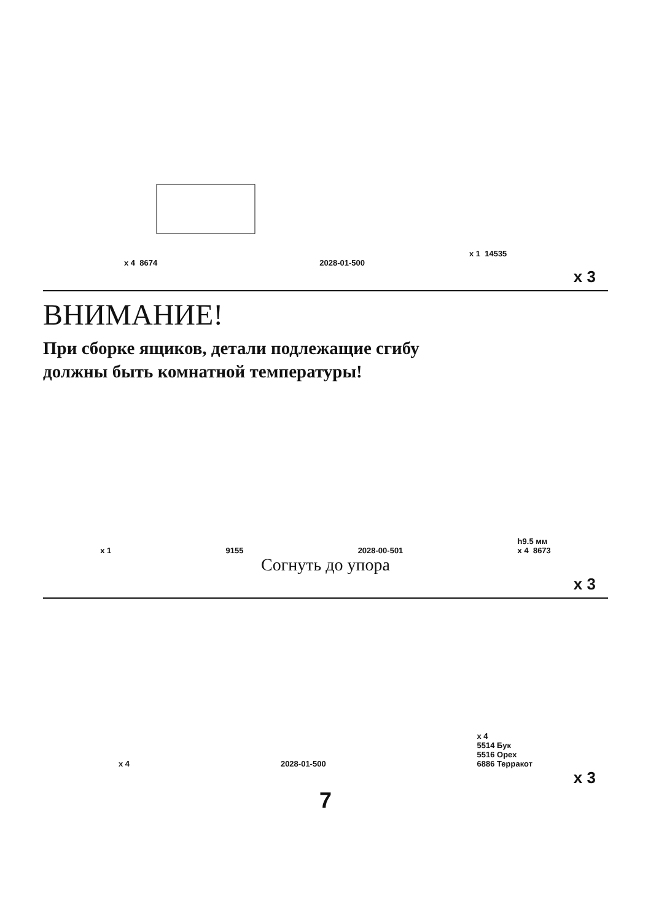x 1 14535
x 4 8674 2028-01-500
x 3
ВНИМАНИЕ!
При сборке ящиков, детали подлежащие сгибу
должны быть комнатной температуры!
x 1 9155 2028-00-501 h9.5 мм
x 4 8673
Согнуть до упора
x 3
x 4 2028-01-500 x 4
5514 Бук
5516 Орех
6886 Терракот
x 3
7